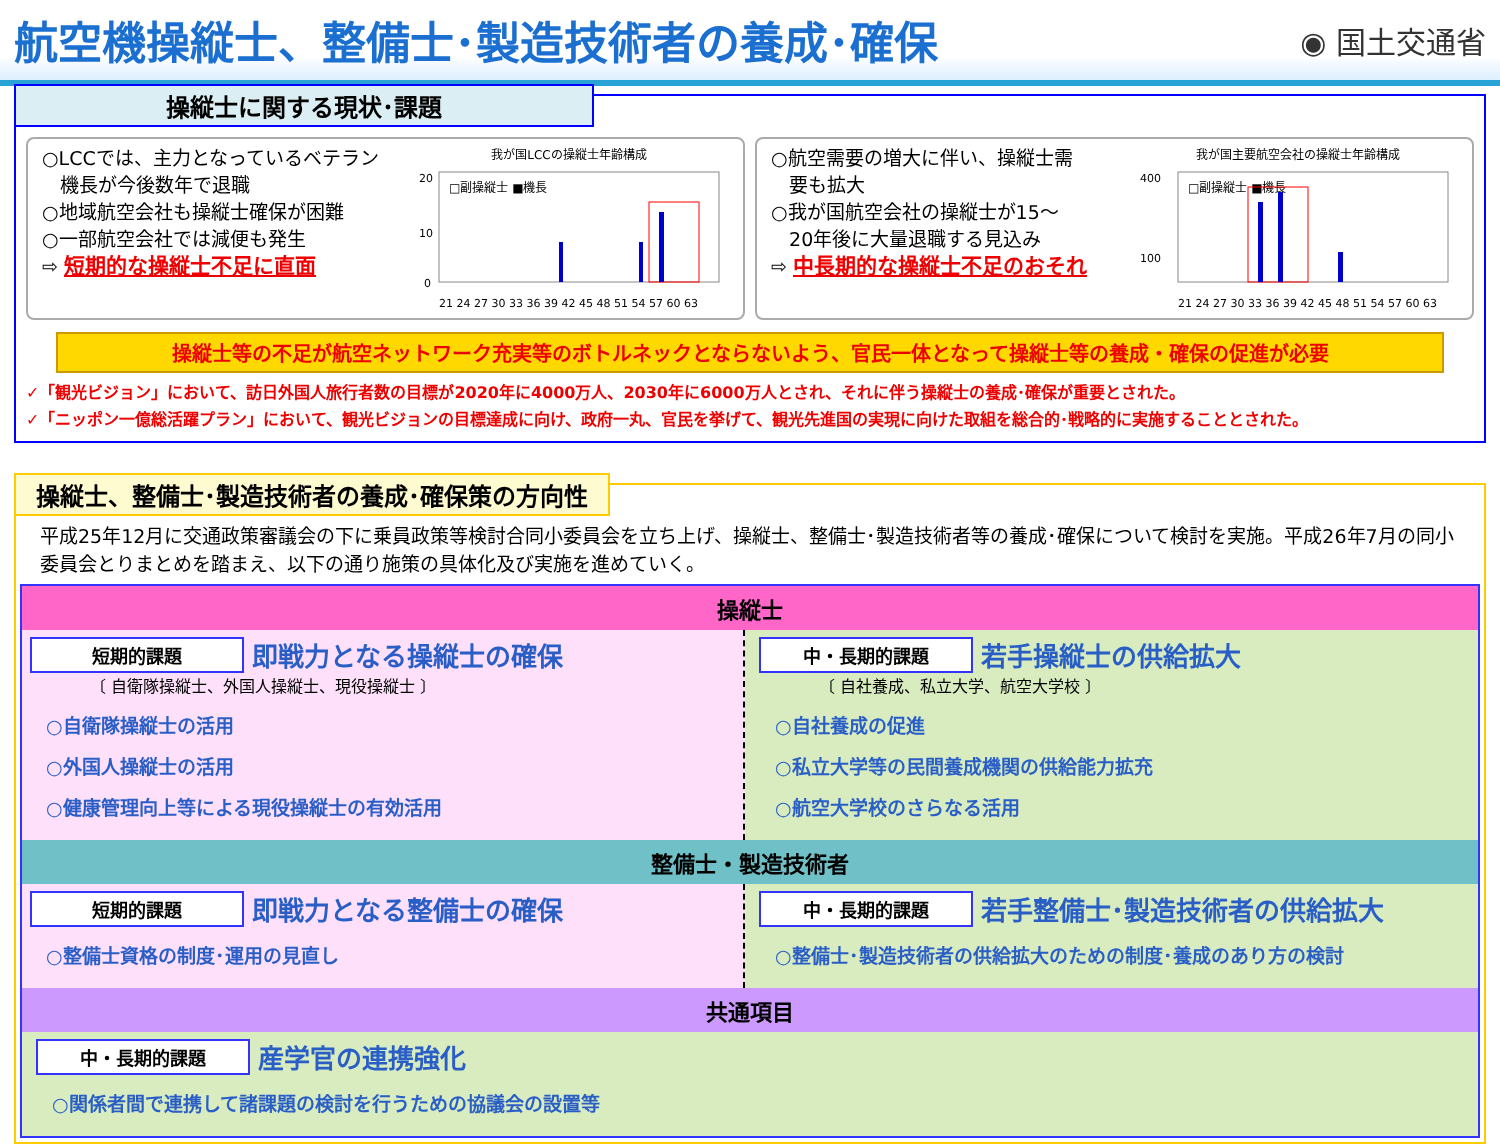航空機操縦士、整備士･製造技術者の養成･確保
◉ 国土交通省
操縦士に関する現状･課題
○LCCでは、主力となっているベテラン
機長が今後数年で退職
○地域航空会社も操縦士確保が困難
○一部航空会社では減便も発生
⇨ 短期的な操縦士不足に直面
我が国LCCの操縦士年齢構成
□副操縦士 ■機長
20
10
0
21 24 27 30 33 36 39 42 45 48 51 54 57 60 63
○航空需要の増大に伴い、操縦士需
要も拡大
○我が国航空会社の操縦士が15～
20年後に大量退職する見込み
⇨ 中長期的な操縦士不足のおそれ
我が国主要航空会社の操縦士年齢構成
□副操縦士 ■機長
400
100
21 24 27 30 33 36 39 42 45 48 51 54 57 60 63
操縦士等の不足が航空ネットワーク充実等のボトルネックとならないよう、官民一体となって操縦士等の養成・確保の促進が必要
✓「観光ビジョン」において、訪日外国人旅行者数の目標が2020年に4000万人、2030年に6000万人とされ、それに伴う操縦士の養成･確保が重要とされた。
✓「ニッポン一億総活躍プラン」において、観光ビジョンの目標達成に向け、政府一丸、官民を挙げて、観光先進国の実現に向けた取組を総合的･戦略的に実施することとされた。
操縦士、整備士･製造技術者の養成･確保策の方向性
平成25年12月に交通政策審議会の下に乗員政策等検討合同小委員会を立ち上げ、操縦士、整備士･製造技術者等の養成･確保について検討を実施。平成26年7月の同小委員会とりまとめを踏まえ、以下の通り施策の具体化及び実施を進めていく。
操縦士
短期的課題 即戦力となる操縦士の確保
〔 自衛隊操縦士、外国人操縦士、現役操縦士 〕
○自衛隊操縦士の活用
○外国人操縦士の活用
○健康管理向上等による現役操縦士の有効活用
中・長期的課題 若手操縦士の供給拡大
〔 自社養成、私立大学、航空大学校 〕
○自社養成の促進
○私立大学等の民間養成機関の供給能力拡充
○航空大学校のさらなる活用
整備士・製造技術者
短期的課題 即戦力となる整備士の確保
○整備士資格の制度･運用の見直し
中・長期的課題 若手整備士･製造技術者の供給拡大
○整備士･製造技術者の供給拡大のための制度･養成のあり方の検討
共通項目
中・長期的課題 産学官の連携強化
○関係者間で連携して諸課題の検討を行うための協議会の設置等